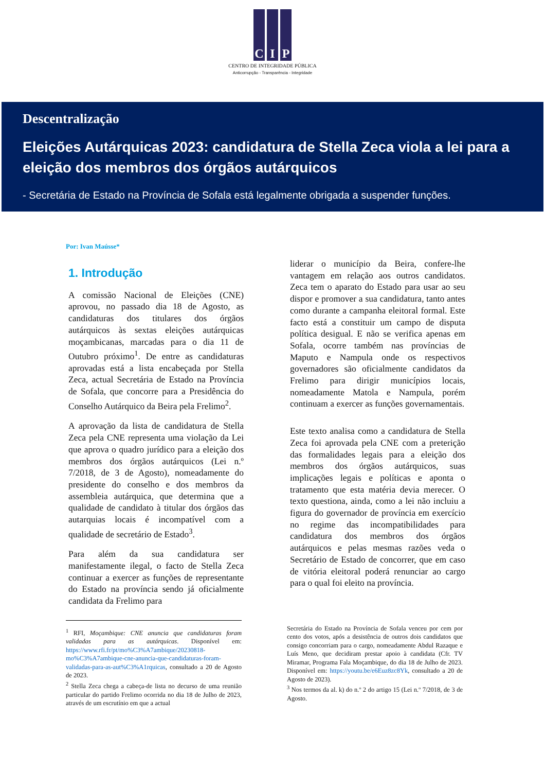C I P
CENTRO DE INTEGRIDADE PÚBLICA
Anticorrupção - Transparência - Integridade
Descentralização
Eleições Autárquicas 2023: candidatura de Stella Zeca viola a lei para a eleição dos membros dos órgãos autárquicos
- Secretária de Estado na Província de Sofala está legalmente obrigada a suspender funções.
Por: Ivan Maússe*
1. Introdução
A comissão Nacional de Eleições (CNE) aprovou, no passado dia 18 de Agosto, as candidaturas dos titulares dos órgãos autárquicos às sextas eleições autárquicas moçambicanas, marcadas para o dia 11 de Outubro próximo<sup>1</sup>. De entre as candidaturas aprovadas está a lista encabeçada por Stella Zeca, actual Secretária de Estado na Província de Sofala, que concorre para a Presidência do Conselho Autárquico da Beira pela Frelimo<sup>2</sup>.
A aprovação da lista de candidatura de Stella Zeca pela CNE representa uma violação da Lei que aprova o quadro jurídico para a eleição dos membros dos órgãos autárquicos (Lei n.º 7/2018, de 3 de Agosto), nomeadamente do presidente do conselho e dos membros da assembleia autárquica, que determina que a qualidade de candidato à titular dos órgãos das autarquias locais é incompatível com a qualidade de secretário de Estado<sup>3</sup>.
Para além da sua candidatura ser manifestamente ilegal, o facto de Stella Zeca continuar a exercer as funções de representante do Estado na província sendo já oficialmente candidata da Frelimo para
liderar o município da Beira, confere-lhe vantagem em relação aos outros candidatos. Zeca tem o aparato do Estado para usar ao seu dispor e promover a sua candidatura, tanto antes como durante a campanha eleitoral formal. Este facto está a constituir um campo de disputa política desigual. E não se verifica apenas em Sofala, ocorre também nas províncias de Maputo e Nampula onde os respectivos governadores são oficialmente candidatos da Frelimo para dirigir municípios locais, nomeadamente Matola e Nampula, porém continuam a exercer as funções governamentais.
Este texto analisa como a candidatura de Stella Zeca foi aprovada pela CNE com a preterição das formalidades legais para a eleição dos membros dos órgãos autárquicos, suas implicações legais e políticas e aponta o tratamento que esta matéria devia merecer. O texto questiona, ainda, como a lei não incluiu a figura do governador de província em exercício no regime das incompatibilidades para candidatura dos membros dos órgãos autárquicos e pelas mesmas razões veda o Secretário de Estado de concorrer, que em caso de vitória eleitoral poderá renunciar ao cargo para o qual foi eleito na província.
<sup>1</sup> RFI, Moçambique: CNE anuncia que candidaturas foram validadas para as autárquicas. Disponível em: https://www.rfi.fr/pt/mo%C3%A7ambique/20230818-mo%C3%A7ambique-cne-anuncia-que-candidaturas-foram-validadas-para-as-aut%C3%A1rquicas, consultado a 20 de Agosto de 2023.
<sup>2</sup> Stella Zeca chega a cabeça-de lista no decurso de uma reunião particular do partido Frelimo ocorrida no dia 18 de Julho de 2023, através de um escrutínio em que a actual
Secretária do Estado na Província de Sofala venceu por cem por cento dos votos, após a desistência de outros dois candidatos que consigo concorriam para o cargo, nomeadamente Abdul Razaque e Luís Meno, que decidiram prestar apoio à candidata (Cfr. TV Miramar, Programa Fala Moçambique, do dia 18 de Julho de 2023. Disponível em: https://youtu.be/e6Euz8zc8Yk, consultado a 20 de Agosto de 2023).
<sup>3</sup> Nos termos da al. k) do n.º 2 do artigo 15 (Lei n.º 7/2018, de 3 de Agosto.